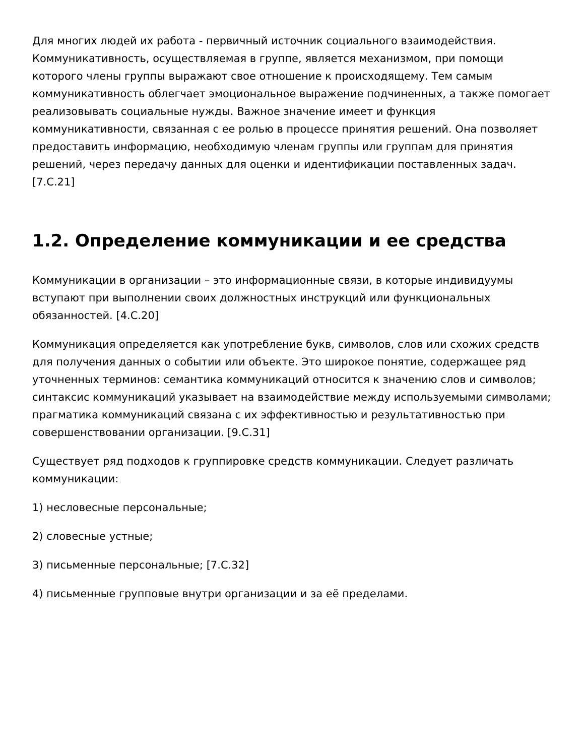Для многих людей их работа - первичный источник социального взаимодействия. Коммуникативность, осуществляемая в группе, является механизмом, при помощи которого члены группы выражают свое отношение к происходящему. Тем самым коммуникативность облегчает эмоциональное выражение подчиненных, а также помогает реализовывать социальные нужды. Важное значение имеет и функция коммуникативности, связанная с ее ролью в процессе принятия решений. Она позволяет предоставить информацию, необходимую членам группы или группам для принятия решений, через передачу данных для оценки и идентификации поставленных задач. [7.С.21]
1.2. Определение коммуникации и ее средства
Коммуникации в организации – это информационные связи, в которые индивидуумы вступают при выполнении своих должностных инструкций или функциональных обязанностей. [4.С.20]
Коммуникация определяется как употребление букв, символов, слов или схожих средств для получения данных о событии или объекте. Это широкое понятие, содержащее ряд уточненных терминов: семантика коммуникаций относится к значению слов и символов; синтаксис коммуникаций указывает на взаимодействие между используемыми символами; прагматика коммуникаций связана с их эффективностью и результативностью при совершенствовании организации. [9.С.31]
Существует ряд подходов к группировке средств коммуникации. Следует различать коммуникации:
1) несловесные персональные;
2) словесные устные;
3) письменные персональные; [7.С.32]
4) письменные групповые внутри организации и за её пределами.